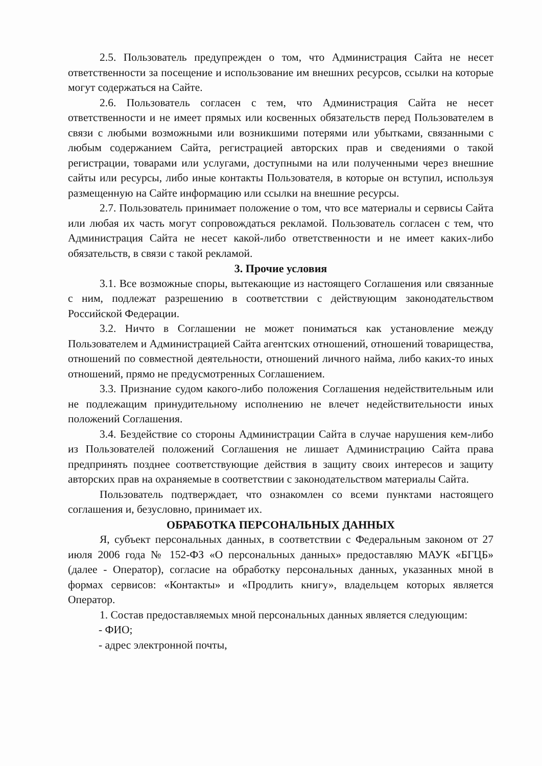2.5. Пользователь предупрежден о том, что Администрация Сайта не несет ответственности за посещение и использование им внешних ресурсов, ссылки на которые могут содержаться на Сайте.
2.6. Пользователь согласен с тем, что Администрация Сайта не несет ответственности и не имеет прямых или косвенных обязательств перед Пользователем в связи с любыми возможными или возникшими потерями или убытками, связанными с любым содержанием Сайта, регистрацией авторских прав и сведениями о такой регистрации, товарами или услугами, доступными на или полученными через внешние сайты или ресурсы, либо иные контакты Пользователя, в которые он вступил, используя размещенную на Сайте информацию или ссылки на внешние ресурсы.
2.7. Пользователь принимает положение о том, что все материалы и сервисы Сайта или любая их часть могут сопровождаться рекламой. Пользователь согласен с тем, что Администрация Сайта не несет какой-либо ответственности и не имеет каких-либо обязательств, в связи с такой рекламой.
3. Прочие условия
3.1. Все возможные споры, вытекающие из настоящего Соглашения или связанные с ним, подлежат разрешению в соответствии с действующим законодательством Российской Федерации.
3.2. Ничто в Соглашении не может пониматься как установление между Пользователем и Администрацией Сайта агентских отношений, отношений товарищества, отношений по совместной деятельности, отношений личного найма, либо каких-то иных отношений, прямо не предусмотренных Соглашением.
3.3. Признание судом какого-либо положения Соглашения недействительным или не подлежащим принудительному исполнению не влечет недействительности иных положений Соглашения.
3.4. Бездействие со стороны Администрации Сайта в случае нарушения кем-либо из Пользователей положений Соглашения не лишает Администрацию Сайта права предпринять позднее соответствующие действия в защиту своих интересов и защиту авторских прав на охраняемые в соответствии с законодательством материалы Сайта.
Пользователь подтверждает, что ознакомлен со всеми пунктами настоящего соглашения и, безусловно, принимает их.
ОБРАБОТКА ПЕРСОНАЛЬНЫХ ДАННЫХ
Я, субъект персональных данных, в соответствии с Федеральным законом от 27 июля 2006 года № 152-ФЗ «О персональных данных» предоставляю МАУК «БГЦБ» (далее - Оператор), согласие на обработку персональных данных, указанных мной в формах сервисов: «Контакты» и «Продлить книгу», владельцем которых является Оператор.
1. Состав предоставляемых мной персональных данных является следующим:
- ФИО;
- адрес электронной почты,